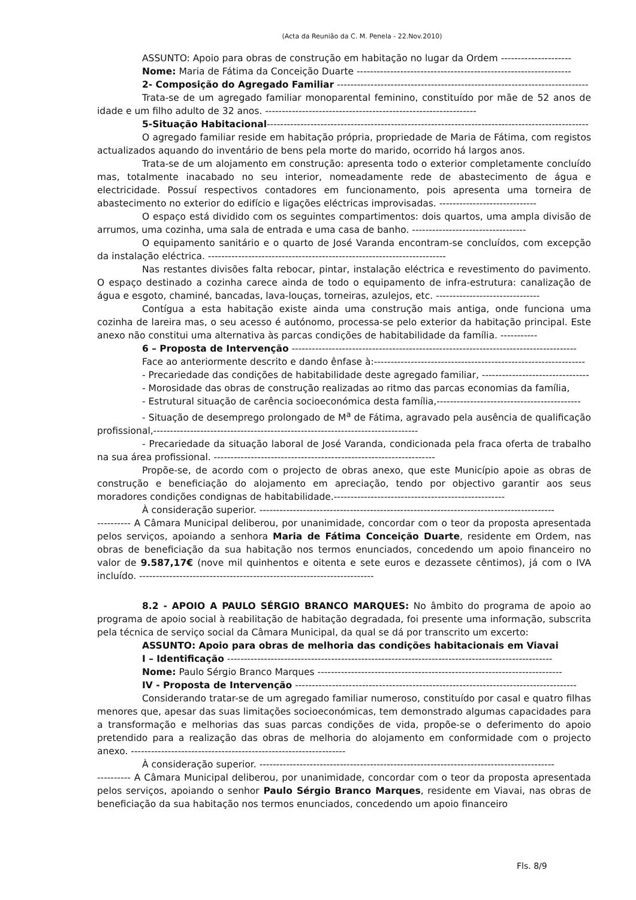(Acta da Reunião da C. M. Penela - 22.Nov.2010)
ASSUNTO: Apoio para obras de construção em habitação no lugar da Ordem ---------------------
Nome: Maria de Fátima da Conceição Duarte ----------------------------------------------------------------
2- Composição do Agregado Familiar ---------------------------------------------------------------------------
Trata-se de um agregado familiar monoparental feminino, constituído por mãe de 52 anos de idade e um filho adulto de 32 anos. ---------------------------------------------------------------
5-Situação Habitacional------------------------------------------------------------------------------------------------
O agregado familiar reside em habitação própria, propriedade de Maria de Fátima, com registos actualizados aquando do inventário de bens pela morte do marido, ocorrido há largos anos.
Trata-se de um alojamento em construção: apresenta todo o exterior completamente concluído mas, totalmente inacabado no seu interior, nomeadamente rede de abastecimento de água e electricidade. Possuí respectivos contadores em funcionamento, pois apresenta uma torneira de abastecimento no exterior do edifício e ligações eléctricas improvisadas. -----------------------------
O espaço está dividido com os seguintes compartimentos: dois quartos, uma ampla divisão de arrumos, uma cozinha, uma sala de entrada e uma casa de banho. ----------------------------------
O equipamento sanitário e o quarto de José Varanda encontram-se concluídos, com excepção da instalação eléctrica. -----------------------------------------------------------------------
Nas restantes divisões falta rebocar, pintar, instalação eléctrica e revestimento do pavimento. O espaço destinado a cozinha carece ainda de todo o equipamento de infra-estrutura: canalização de água e esgoto, chaminé, bancadas, lava-louças, torneiras, azulejos, etc. -------------------------------
Contígua a esta habitação existe ainda uma construção mais antiga, onde funciona uma cozinha de lareira mas, o seu acesso é autónomo, processa-se pelo exterior da habitação principal. Este anexo não constitui uma alternativa às parcas condições de habitabilidade da família. -----------
6 – Proposta de Intervenção -------------------------------------------------------------------------------------
Face ao anteriormente descrito e dando ênfase à:---------------------------------------------------------------
- Precariedade das condições de habitabilidade deste agregado familiar, --------------------------------
- Morosidade das obras de construção realizadas ao ritmo das parcas economias da família,
- Estrutural situação de carência socioeconómica desta família,-------------------------------------------
- Situação de desemprego prolongado de M<sup>a</sup> de Fátima, agravado pela ausência de qualificação profissional,-------------------------------------------------------------------------------
- Precariedade da situação laboral de José Varanda, condicionada pela fraca oferta de trabalho na sua área profissional. ------------------------------------------------------------------
Propõe-se, de acordo com o projecto de obras anexo, que este Município apoie as obras de construção e beneficiação do alojamento em apreciação, tendo por objectivo garantir aos seus moradores condições condignas de habitabilidade.---------------------------------------------------
À consideração superior. ----------------------------------------------------------------------------------------
---------- A Câmara Municipal deliberou, por unanimidade, concordar com o teor da proposta apresentada pelos serviços, apoiando a senhora Maria de Fátima Conceição Duarte, residente em Ordem, nas obras de beneficiação da sua habitação nos termos enunciados, concedendo um apoio financeiro no valor de 9.587,17€ (nove mil quinhentos e oitenta e sete euros e dezassete cêntimos), já com o IVA incluído. ----------------------------------------------------------------------
8.2 - APOIO A PAULO SÉRGIO BRANCO MARQUES: No âmbito do programa de apoio ao programa de apoio social à reabilitação de habitação degradada, foi presente uma informação, subscrita pela técnica de serviço social da Câmara Municipal, da qual se dá por transcrito um excerto:
ASSUNTO: Apoio para obras de melhoria das condições habitacionais em Viavai
I – Identificação -------------------------------------------------------------------------------------------------
Nome: Paulo Sérgio Branco Marques -------------------------------------------------------------------------
IV - Proposta de Intervenção ------------------------------------------------------------------------------------
Considerando tratar-se de um agregado familiar numeroso, constituído por casal e quatro filhas menores que, apesar das suas limitações socioeconómicas, tem demonstrado algumas capacidades para a transformação e melhorias das suas parcas condições de vida, propõe-se o deferimento do apoio pretendido para a realização das obras de melhoria do alojamento em conformidade com o projecto anexo. ----------------------------------------------------------------
À consideração superior. ----------------------------------------------------------------------------------------
---------- A Câmara Municipal deliberou, por unanimidade, concordar com o teor da proposta apresentada pelos serviços, apoiando o senhor Paulo Sérgio Branco Marques, residente em Viavai, nas obras de beneficiação da sua habitação nos termos enunciados, concedendo um apoio financeiro
Fls. 8/9